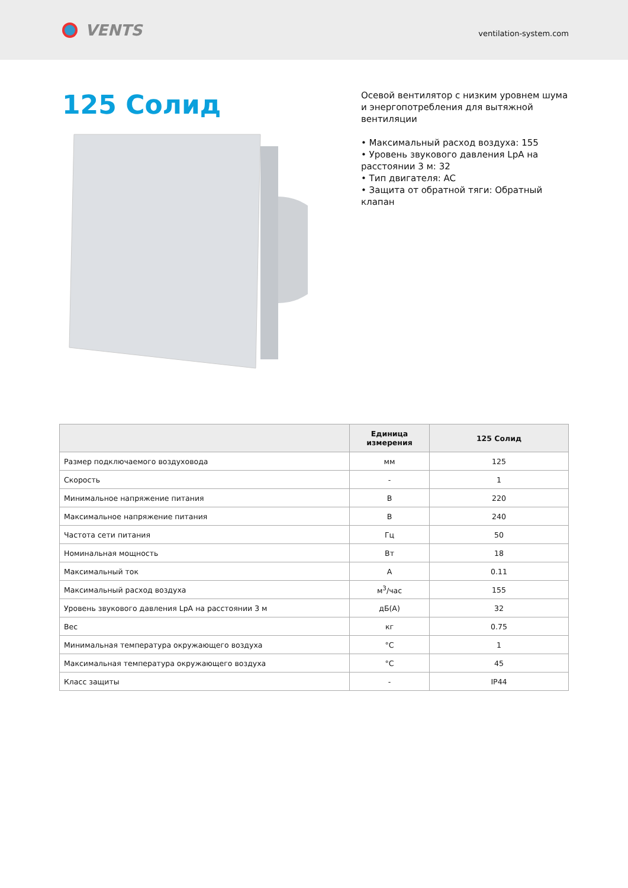VENTS
ventilation-system.com
125 Солид
Осевой вентилятор с низким уровнем шума и энергопотребления для вытяжной вентиляции
• Максимальный расход воздуха: 155
• Уровень звукового давления LpA на расстоянии 3 м: 32
• Тип двигателя: AC
• Защита от обратной тяги: Обратный клапан
| | Единица измерения | 125 Солид |
| --- | --- | --- |
| Размер подключаемого воздуховода | мм | 125 |
| Скорость | - | 1 |
| Минимальное напряжение питания | В | 220 |
| Максимальное напряжение питания | В | 240 |
| Частота сети питания | Гц | 50 |
| Номинальная мощность | Вт | 18 |
| Максимальный ток | А | 0.11 |
| Максимальный расход воздуха | м<sup>3</sup>/час | 155 |
| Уровень звукового давления LpA на расстоянии 3 м | дБ(А) | 32 |
| Вес | кг | 0.75 |
| Минимальная температура окружающего воздуха | °C | 1 |
| Максимальная температура окружающего воздуха | °C | 45 |
| Класс защиты | - | IP44 |